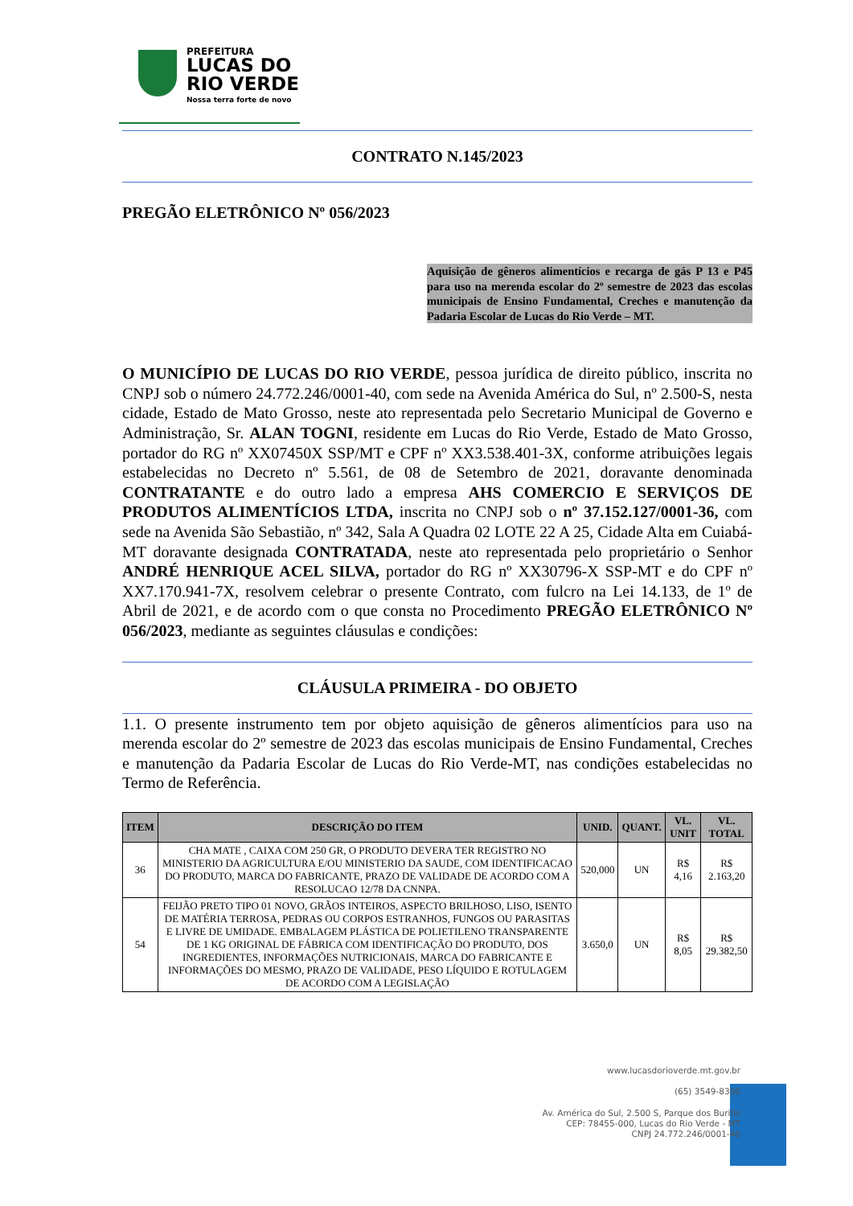PREFEITURA
LUCAS DO
RIO VERDE
Nossa terra forte de novo
CONTRATO N.145/2023
PREGÃO ELETRÔNICO Nº 056/2023
Aquisição de gêneros alimentícios e recarga de gás P 13 e P45 para uso na merenda escolar do 2º semestre de 2023 das escolas municipais de Ensino Fundamental, Creches e manutenção da Padaria Escolar de Lucas do Rio Verde – MT.
O MUNICÍPIO DE LUCAS DO RIO VERDE, pessoa jurídica de direito público, inscrita no CNPJ sob o número 24.772.246/0001-40, com sede na Avenida América do Sul, nº 2.500-S, nesta cidade, Estado de Mato Grosso, neste ato representada pelo Secretario Municipal de Governo e Administração, Sr. ALAN TOGNI, residente em Lucas do Rio Verde, Estado de Mato Grosso, portador do RG nº XX07450X SSP/MT e CPF nº XX3.538.401-3X, conforme atribuições legais estabelecidas no Decreto nº 5.561, de 08 de Setembro de 2021, doravante denominada CONTRATANTE e do outro lado a empresa AHS COMERCIO E SERVIÇOS DE PRODUTOS ALIMENTÍCIOS LTDA, inscrita no CNPJ sob o nº 37.152.127/0001-36, com sede na Avenida São Sebastião, nº 342, Sala A Quadra 02 LOTE 22 A 25, Cidade Alta em Cuiabá-MT doravante designada CONTRATADA, neste ato representada pelo proprietário o Senhor ANDRÉ HENRIQUE ACEL SILVA, portador do RG nº XX30796-X SSP-MT e do CPF nº XX7.170.941-7X, resolvem celebrar o presente Contrato, com fulcro na Lei 14.133, de 1º de Abril de 2021, e de acordo com o que consta no Procedimento PREGÃO ELETRÔNICO Nº 056/2023, mediante as seguintes cláusulas e condições:
CLÁUSULA PRIMEIRA - DO OBJETO
1.1. O presente instrumento tem por objeto aquisição de gêneros alimentícios para uso na merenda escolar do 2º semestre de 2023 das escolas municipais de Ensino Fundamental, Creches e manutenção da Padaria Escolar de Lucas do Rio Verde-MT, nas condições estabelecidas no Termo de Referência.
| ITEM | DESCRIÇÃO DO ITEM | UNID. | QUANT. | VL. UNIT | VL. TOTAL |
| --- | --- | --- | --- | --- | --- |
| 36 | CHA MATE , CAIXA COM 250 GR, O PRODUTO DEVERA TER REGISTRO NO MINISTERIO DA AGRICULTURA E/OU MINISTERIO DA SAUDE, COM IDENTIFICACAO DO PRODUTO, MARCA DO FABRICANTE, PRAZO DE VALIDADE DE ACORDO COM A RESOLUCAO 12/78 DA CNNPA. | 520,000 | UN | R$ 4,16 | R$ 2.163,20 |
| 54 | FEIJÃO PRETO TIPO 01 NOVO, GRÃOS INTEIROS, ASPECTO BRILHOSO, LISO, ISENTO DE MATÉRIA TERROSA, PEDRAS OU CORPOS ESTRANHOS, FUNGOS OU PARASITAS E LIVRE DE UMIDADE. EMBALAGEM PLÁSTICA DE POLIETILENO TRANSPARENTE DE 1 KG ORIGINAL DE FÁBRICA COM IDENTIFICAÇÃO DO PRODUTO, DOS INGREDIENTES, INFORMAÇÕES NUTRICIONAIS, MARCA DO FABRICANTE E INFORMAÇÕES DO MESMO, PRAZO DE VALIDADE, PESO LÍQUIDO E ROTULAGEM DE ACORDO COM A LEGISLAÇÃO | 3.650,0 | UN | R$ 8,05 | R$ 29.382,50 |
www.lucasdorioverde.mt.gov.br
(65) 3549-8300
Av. América do Sul, 2.500 S, Parque dos Buritis
CEP: 78455-000, Lucas do Rio Verde - MT
CNPJ 24.772.246/0001-40